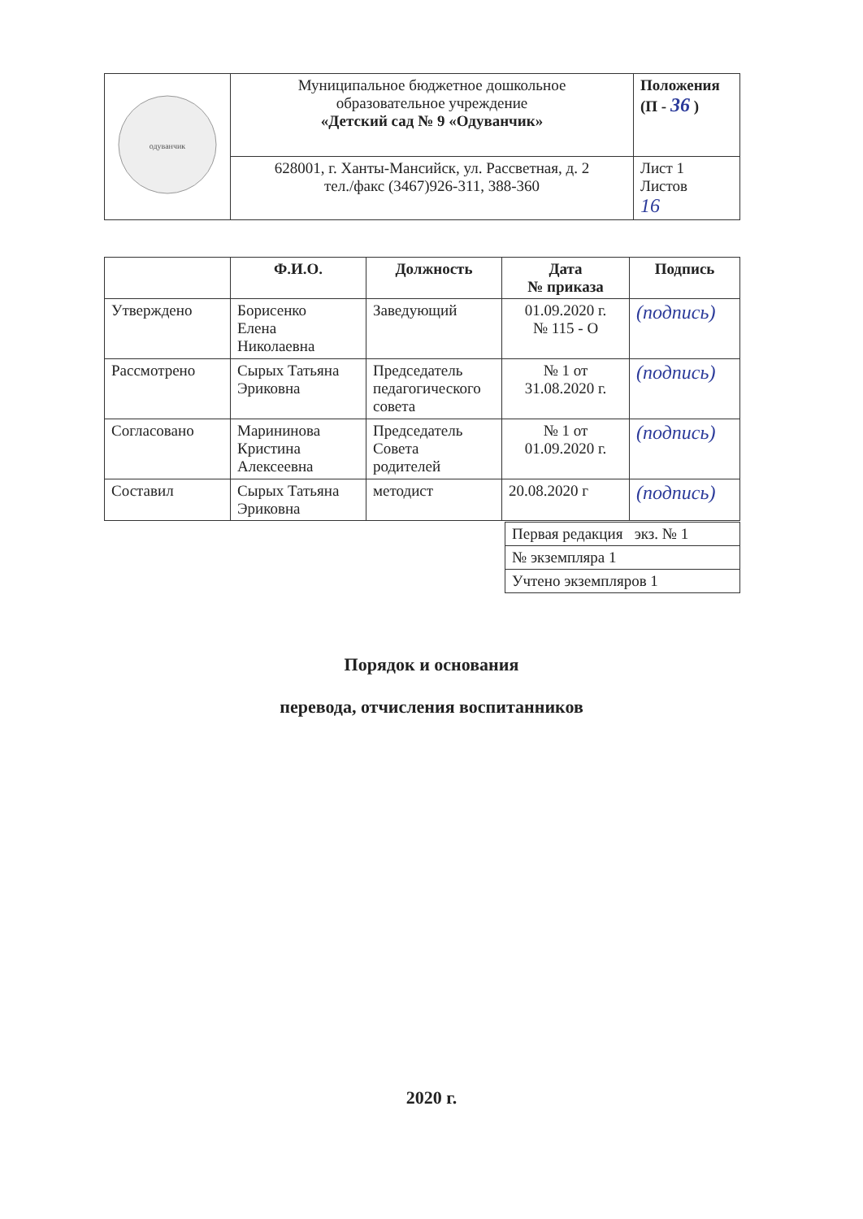| одуванчик | Муниципальное бюджетное дошкольное образовательное учреждение «Детский сад № 9 «Одуванчик» | Положения (П - 36 ) |
| | 628001, г. Ханты-Мансийск, ул. Рассветная, д. 2 тел./факс (3467)926-311, 388-360 | Лист 1 Листов 16 |
| | Ф.И.О. | Должность | Дата № приказа | Подпись |
| --- | --- | --- | --- | --- |
| Утверждено | Борисенко Елена Николаевна | Заведующий | 01.09.2020 г. № 115 - О | (подпись) |
| Рассмотрено | Сырых Татьяна Эриковна | Председатель педагогического совета | № 1 от 31.08.2020 г. | (подпись) |
| Согласовано | Марининова Кристина Алексеевна | Председатель Совета родителей | № 1 от 01.09.2020 г. | (подпись) |
| Составил | Сырых Татьяна Эриковна | методист | 20.08.2020 г | (подпись) |
| Первая редакция экз. № 1 |
| № экземпляра 1 |
| Учтено экземпляров 1 |
Порядок и основания
перевода, отчисления воспитанников
2020 г.